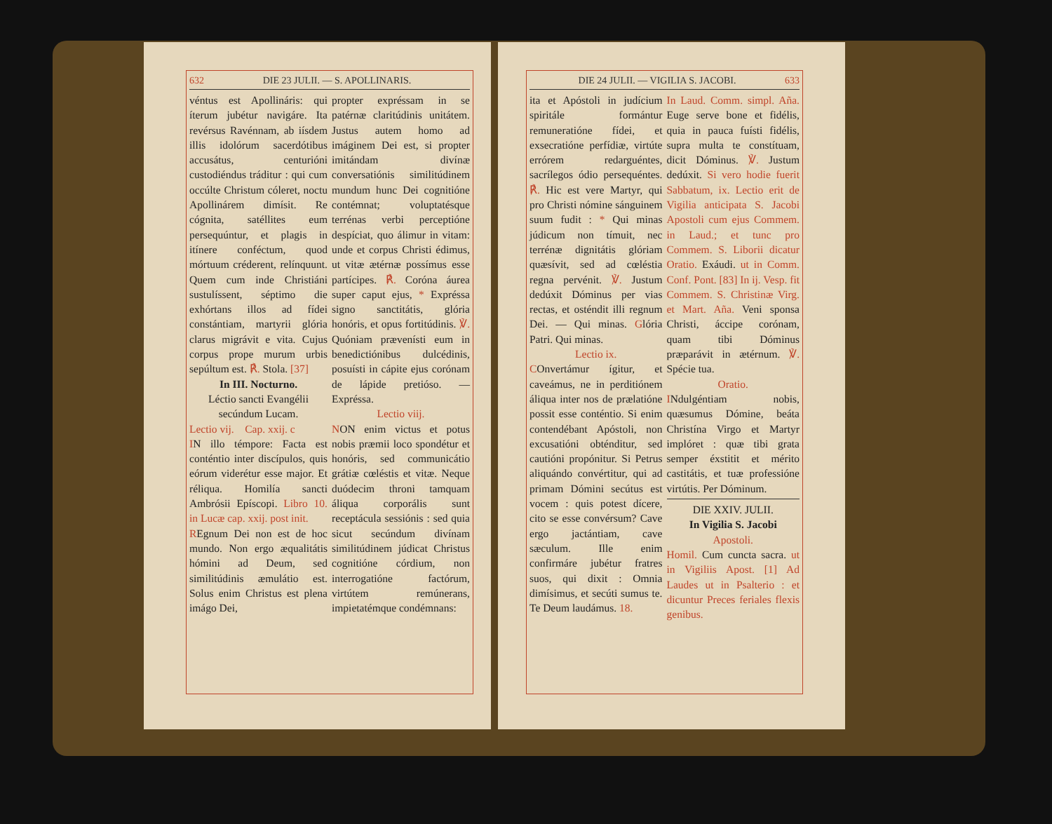632 DIE 23 JULII. — S. APOLLINARIS.
véntus est Apollináris: qui íterum jubétur navigáre. Ita revérsus Ravénnam, ab iísdem illis idolórum sacerdótibus accusátus, centurióni custodiéndus tráditur : qui cum occúlte Christum cóleret, noctu Apollinárem dimísit. Re cógnita, satéllites eum persequúntur, et plagis in itínere conféctum, quod mórtuum créderent, relínquunt. Quem cum inde Christiáni sustulíssent, séptimo die exhórtans illos ad fídei constántiam, martyrii glória clarus migrávit e vita. Cujus corpus prope murum urbis sepúltum est. ℟. Stola. [37]
In III. Nocturno.
Léctio sancti Evangélii secúndum Lucam.
Lectio vij. Cap. xxij. c
IN illo témpore: Facta est conténtio inter discípulos, quis eórum viderétur esse major. Et réliqua. Homilía sancti Ambrósii Epíscopi. Libro 10. in Lucæ cap. xxij. post init.
REgnum Dei non est de hoc mundo. Non ergo æqualitátis hómini ad Deum, sed similitúdinis æmulátio est. Solus enim Christus est plena imágo Dei,
propter expréssam in se patérnæ claritúdinis unitátem. Justus autem homo ad imáginem Dei est, si propter imitándam divínæ conversatiónis similitúdinem mundum hunc Dei cognitióne contémnat; voluptatésque terrénas verbi perceptióne despíciat, quo álimur in vitam: unde et corpus Christi édimus, ut vitæ ætérnæ possímus esse partícipes. ℟. Coróna áurea super caput ejus, * Expréssa signo sanctitátis, glória honóris, et opus fortitúdinis. ℣. Quóniam prævenísti eum in benedictiónibus dulcédinis, posuísti in cápite ejus corónam de lápide pretióso. — Expréssa.
Lectio viij.
NON enim victus et potus nobis præmii loco spondétur et honóris, sed communicátio grátiæ cœléstis et vitæ. Neque duódecim throni tamquam áliqua corporális sunt receptácula sessiónis : sed quia sicut secúndum divínam similitúdinem júdicat Christus cognitióne córdium, non interrogatióne factórum, virtútem remúnerans, impietatémque condémnans:
DIE 24 JULII. — VIGILIA S. JACOBI. 633
ita et Apóstoli in judícium spiritále formántur remuneratióne fídei, et exsecratióne perfídiæ, virtúte errórem redarguéntes, sacrílegos ódio persequéntes. ℟. Hic est vere Martyr, qui pro Christi nómine sánguinem suum fudit : * Qui minas júdicum non tímuit, nec terrénæ dignitátis glóriam quæsívit, sed ad cœléstia regna pervénit. ℣. Justum dedúxit Dóminus per vias rectas, et osténdit illi regnum Dei. — Qui minas. Glória Patri. Qui minas.
Lectio ix.
COnvertámur ígitur, et caveámus, ne in perditiónem áliqua inter nos de prælatióne possit esse conténtio. Si enim contendébant Apóstoli, non excusatióni obténditur, sed cautióni propónitur. Si Petrus aliquándo convértitur, qui ad primam Dómini secútus est vocem : quis potest dícere, cito se esse convérsum? Cave ergo jactántiam, cave sæculum. Ille enim confirmáre jubétur fratres suos, qui dixit : Omnia dimísimus, et secúti sumus te. Te Deum laudámus. 18.
In Laud. Comm. simpl. Aña. Euge serve bone et fidélis, quia in pauca fuísti fidélis, supra multa te constítuam, dicit Dóminus. ℣. Justum dedúxit. Si vero hodie fuerit Sabbatum, ix. Lectio erit de Vigilia anticipata S. Jacobi Apostoli cum ejus Commem. in Laud.; et tunc pro Commem. S. Liborii dicatur Oratio. Exáudi. ut in Comm. Conf. Pont. [83] In ij. Vesp. fit Commem. S. Christinæ Virg. et Mart. Aña. Veni sponsa Christi, áccipe corónam, quam tibi Dóminus præparávit in ætérnum. ℣. Spécie tua.
Oratio.
INdulgéntiam nobis, quæsumus Dómine, beáta Christína Virgo et Martyr implóret : quæ tibi grata semper éxstitit et mérito castitátis, et tuæ professióne virtútis. Per Dóminum.
DIE XXIV. JULII.
In Vigilia S. Jacobi
Apostoli.
Homil. Cum cuncta sacra. ut in Vigiliis Apost. [1] Ad Laudes ut in Psalterio : et dicuntur Preces feriales flexis genibus.